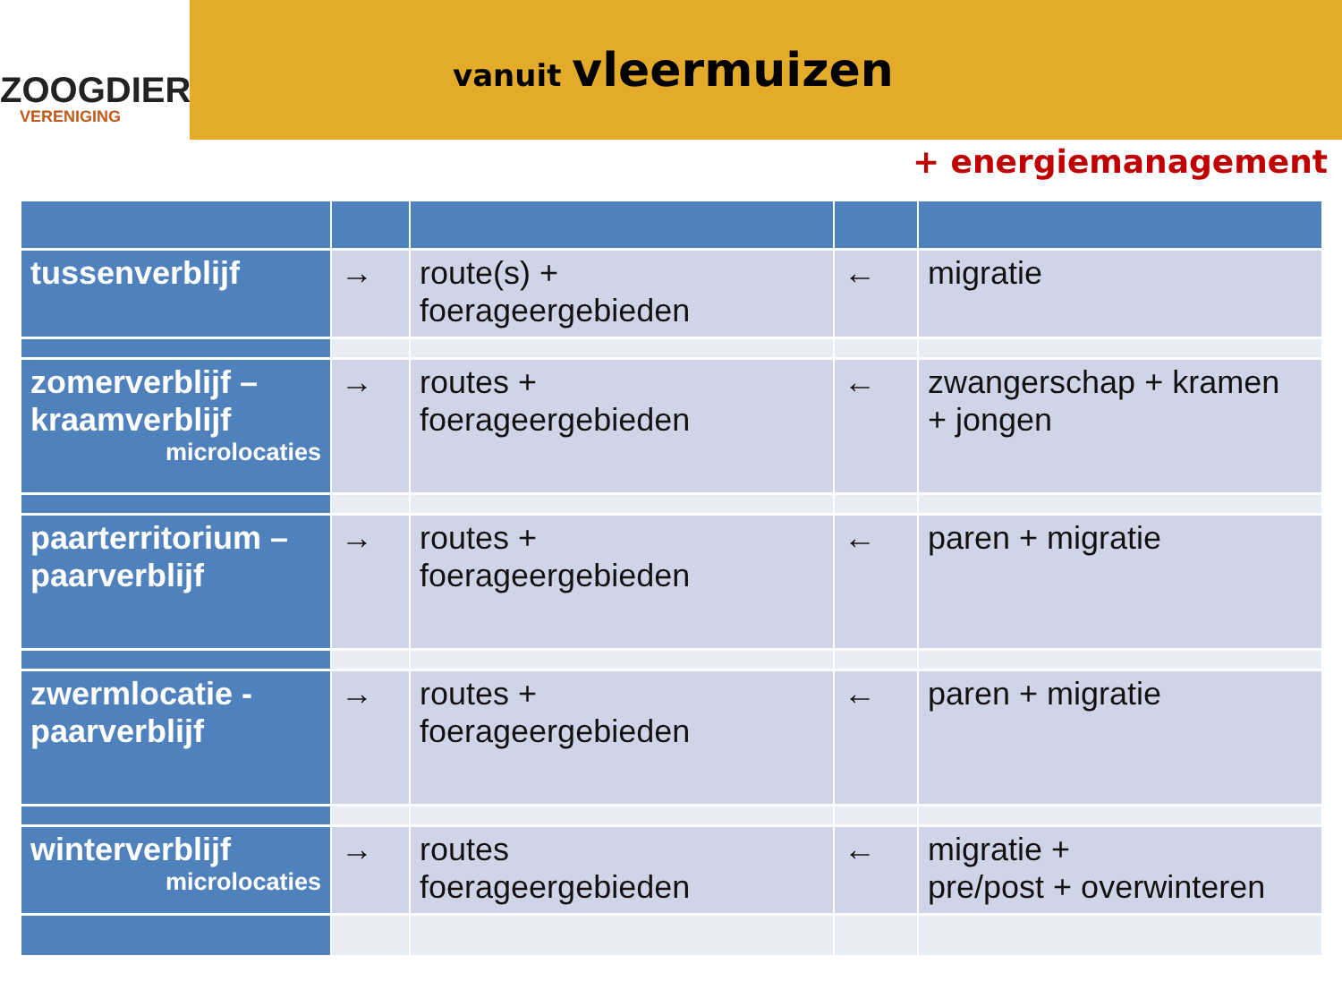ZOOGDIER
VERENIGING
vanuit vleermuizen
+ energiemanagement
| tussenverblijf | → | route(s) + foerageergebieden | ← | migratie |
| zomerverblijf – kraamverblijf microlocaties | → | routes + foerageergebieden | ← | zwangerschap + kramen + jongen |
| paarterritorium – paarverblijf | → | routes + foerageergebieden | ← | paren + migratie |
| zwermlocatie - paarverblijf | → | routes + foerageergebieden | ← | paren + migratie |
| winterverblijf microlocaties | → | routes foerageergebieden | ← | migratie + pre/post + overwinteren |